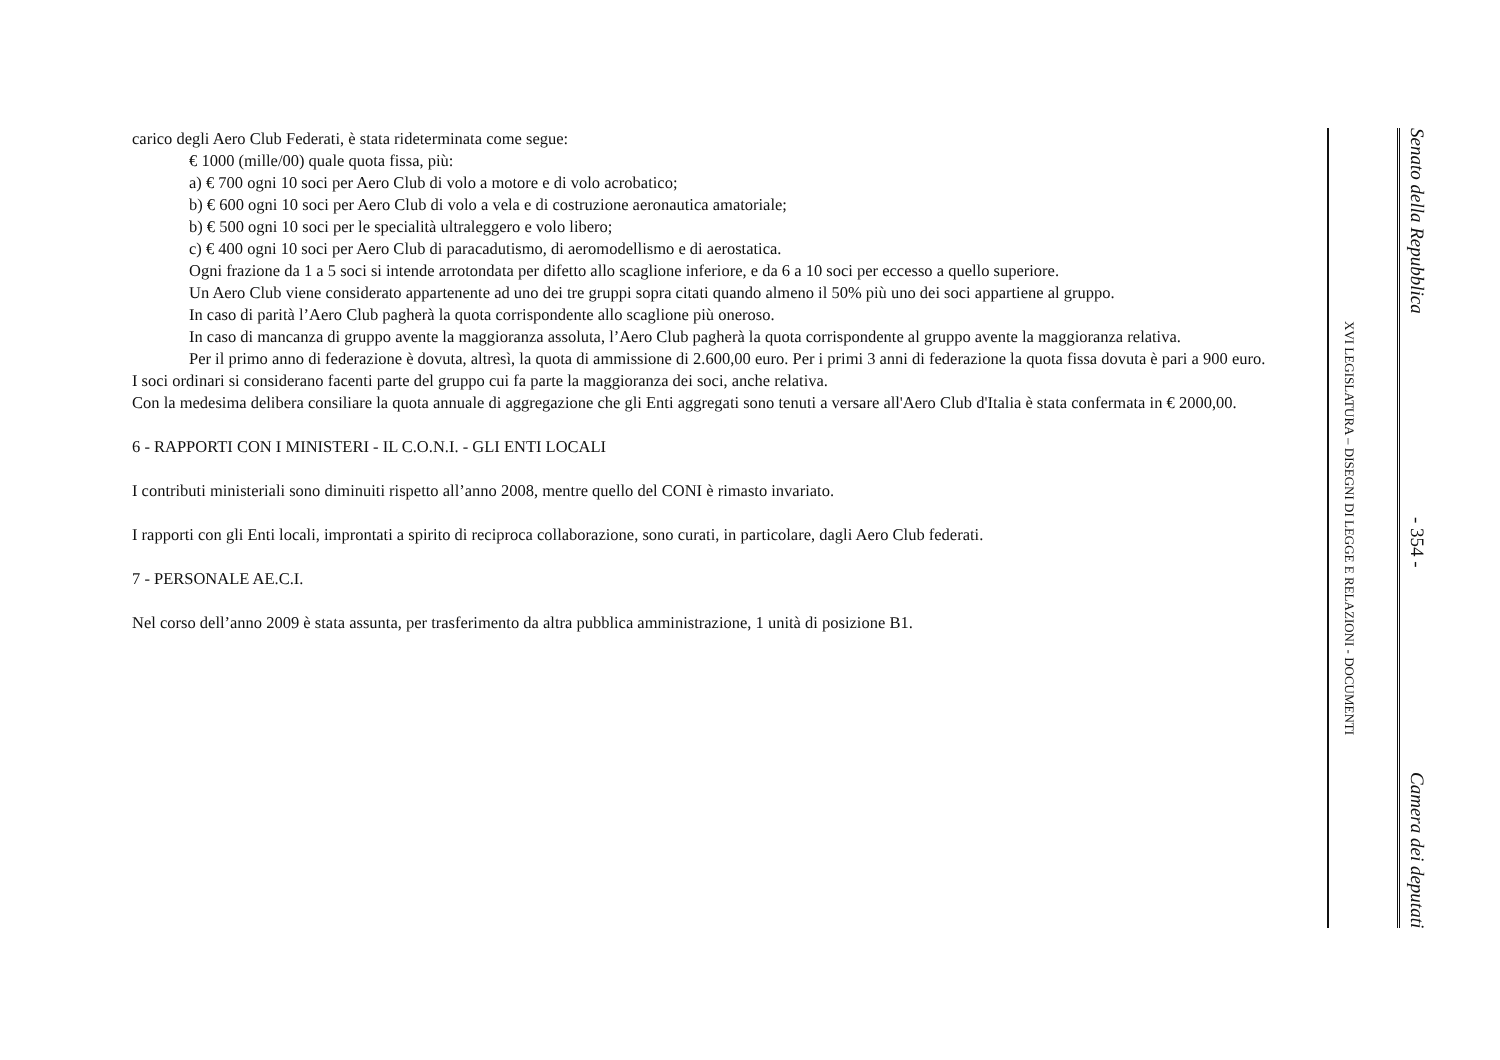carico degli Aero Club Federati, è stata rideterminata come segue:
€ 1000 (mille/00) quale quota fissa, più:
a) € 700 ogni 10 soci per Aero Club di volo a motore e di volo acrobatico;
b) € 600 ogni 10 soci per Aero Club di volo a vela e di costruzione aeronautica amatoriale;
b) € 500 ogni 10 soci per le specialità ultraleggero e volo libero;
c) € 400 ogni 10 soci per Aero Club di paracadutismo, di aeromodellismo e di aerostatica.
Ogni frazione da 1 a 5 soci si intende arrotondata per difetto allo scaglione inferiore, e da 6 a 10 soci per eccesso a quello superiore.
Un Aero Club viene considerato appartenente ad uno dei tre gruppi sopra citati quando almeno il 50% più uno dei soci appartiene al gruppo.
In caso di parità l’Aero Club pagherà la quota corrispondente allo scaglione più oneroso.
In caso di mancanza di gruppo avente la maggioranza assoluta, l’Aero Club pagherà la quota corrispondente al gruppo avente la maggioranza relativa.
Per il primo anno di federazione è dovuta, altresì, la quota di ammissione di 2.600,00 euro. Per i primi 3 anni di federazione la quota fissa dovuta è pari a 900 euro.
I soci ordinari si considerano facenti parte del gruppo cui fa parte la maggioranza dei soci, anche relativa.
Con la medesima delibera consiliare la quota annuale di aggregazione che gli Enti aggregati sono tenuti a versare all'Aero Club d'Italia è stata confermata in € 2000,00.
6 - RAPPORTI CON I MINISTERI - IL C.O.N.I. - GLI ENTI LOCALI
I contributi ministeriali sono diminuiti rispetto all’anno 2008, mentre quello del CONI è rimasto invariato.
I rapporti con gli Enti locali, improntati a spirito di reciproca collaborazione, sono curati, in particolare, dagli Aero Club federati.
7 - PERSONALE AE.C.I.
Nel corso dell’anno 2009 è stata assunta, per trasferimento da altra pubblica amministrazione, 1 unità di posizione B1.
XVI LEGISLATURA – DISEGNI DI LEGGE E RELAZIONI - DOCUMENTI
Senato della Repubblica - 354 - Camera dei deputati